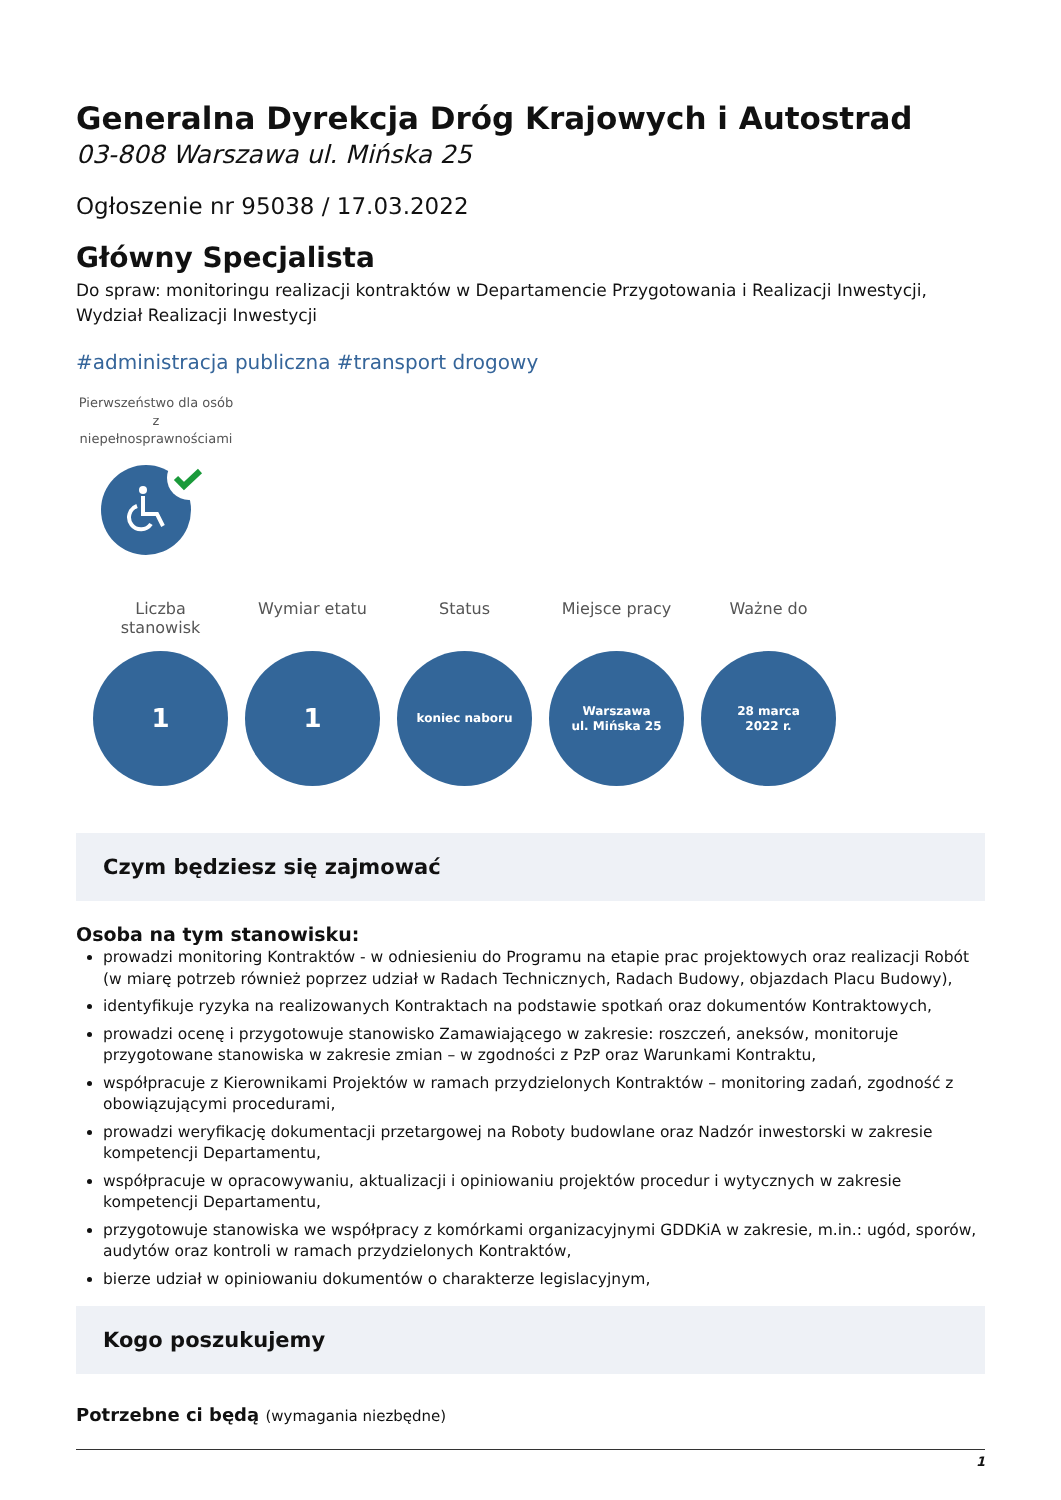Generalna Dyrekcja Dróg Krajowych i Autostrad
03-808 Warszawa ul. Mińska 25
Ogłoszenie nr 95038 / 17.03.2022
Główny Specjalista
Do spraw: monitoringu realizacji kontraktów w Departamencie Przygotowania i Realizacji Inwestycji, Wydział Realizacji Inwestycji
#administracja publiczna #transport drogowy
Pierwszeństwo dla osób z niepełnosprawnościami
Liczba stanowisk
1
Wymiar etatu
1
Status
koniec naboru
Miejsce pracy
Warszawa
ul. Mińska 25
Ważne do
28 marca
2022 r.
Czym będziesz się zajmować
Osoba na tym stanowisku:
prowadzi monitoring Kontraktów - w odniesieniu do Programu na etapie prac projektowych oraz realizacji Robót (w miarę potrzeb również poprzez udział w Radach Technicznych, Radach Budowy, objazdach Placu Budowy),
identyfikuje ryzyka na realizowanych Kontraktach na podstawie spotkań oraz dokumentów Kontraktowych,
prowadzi ocenę i przygotowuje stanowisko Zamawiającego w zakresie: roszczeń, aneksów, monitoruje przygotowane stanowiska w zakresie zmian – w zgodności z PzP oraz Warunkami Kontraktu,
współpracuje z Kierownikami Projektów w ramach przydzielonych Kontraktów – monitoring zadań, zgodność z obowiązującymi procedurami,
prowadzi weryfikację dokumentacji przetargowej na Roboty budowlane oraz Nadzór inwestorski w zakresie kompetencji Departamentu,
współpracuje w opracowywaniu, aktualizacji i opiniowaniu projektów procedur i wytycznych w zakresie kompetencji Departamentu,
przygotowuje stanowiska we współpracy z komórkami organizacyjnymi GDDKiA w zakresie, m.in.: ugód, sporów, audytów oraz kontroli w ramach przydzielonych Kontraktów,
bierze udział w opiniowaniu dokumentów o charakterze legislacyjnym,
Kogo poszukujemy
Potrzebne ci będą (wymagania niezbędne)
1